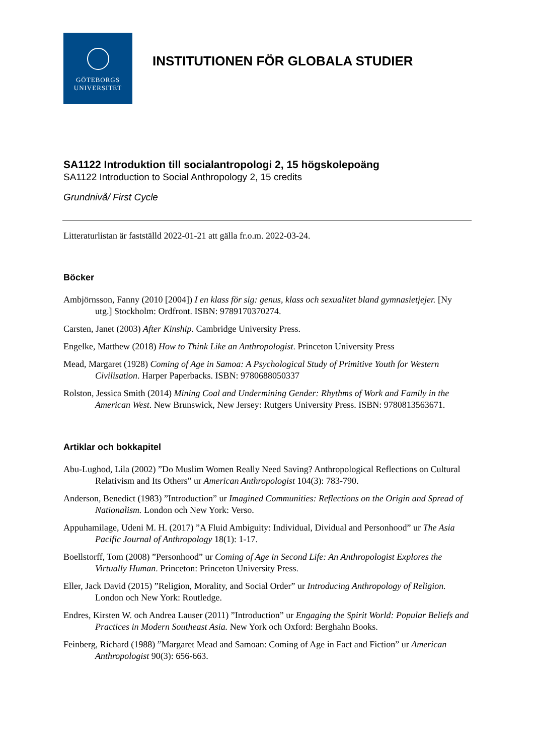GÖTEBORGS
UNIVERSITET
INSTITUTIONEN FÖR GLOBALA STUDIER
SA1122 Introduktion till socialantropologi 2, 15 högskolepoäng
SA1122 Introduction to Social Anthropology 2, 15 credits
Grundnivå/ First Cycle
Litteraturlistan är fastställd 2022-01-21 att gälla fr.o.m. 2022-03-24.
Böcker
Ambjörnsson, Fanny (2010 [2004]) I en klass för sig: genus, klass och sexualitet bland gymnasietjejer. [Ny utg.] Stockholm: Ordfront. ISBN: 9789170370274.
Carsten, Janet (2003) After Kinship. Cambridge University Press.
Engelke, Matthew (2018) How to Think Like an Anthropologist. Princeton University Press
Mead, Margaret (1928) Coming of Age in Samoa: A Psychological Study of Primitive Youth for Western Civilisation. Harper Paperbacks. ISBN: 9780688050337
Rolston, Jessica Smith (2014) Mining Coal and Undermining Gender: Rhythms of Work and Family in the American West. New Brunswick, New Jersey: Rutgers University Press. ISBN: 9780813563671.
Artiklar och bokkapitel
Abu-Lughod, Lila (2002) ”Do Muslim Women Really Need Saving? Anthropological Reflections on Cultural Relativism and Its Others” ur American Anthropologist 104(3): 783-790.
Anderson, Benedict (1983) ”Introduction” ur Imagined Communities: Reflections on the Origin and Spread of Nationalism. London och New York: Verso.
Appuhamilage, Udeni M. H. (2017) ”A Fluid Ambiguity: Individual, Dividual and Personhood” ur The Asia Pacific Journal of Anthropology 18(1): 1-17.
Boellstorff, Tom (2008) ”Personhood” ur Coming of Age in Second Life: An Anthropologist Explores the Virtually Human. Princeton: Princeton University Press.
Eller, Jack David (2015) ”Religion, Morality, and Social Order” ur Introducing Anthropology of Religion. London och New York: Routledge.
Endres, Kirsten W. och Andrea Lauser (2011) ”Introduction” ur Engaging the Spirit World: Popular Beliefs and Practices in Modern Southeast Asia. New York och Oxford: Berghahn Books.
Feinberg, Richard (1988) ”Margaret Mead and Samoan: Coming of Age in Fact and Fiction” ur American Anthropologist 90(3): 656-663.